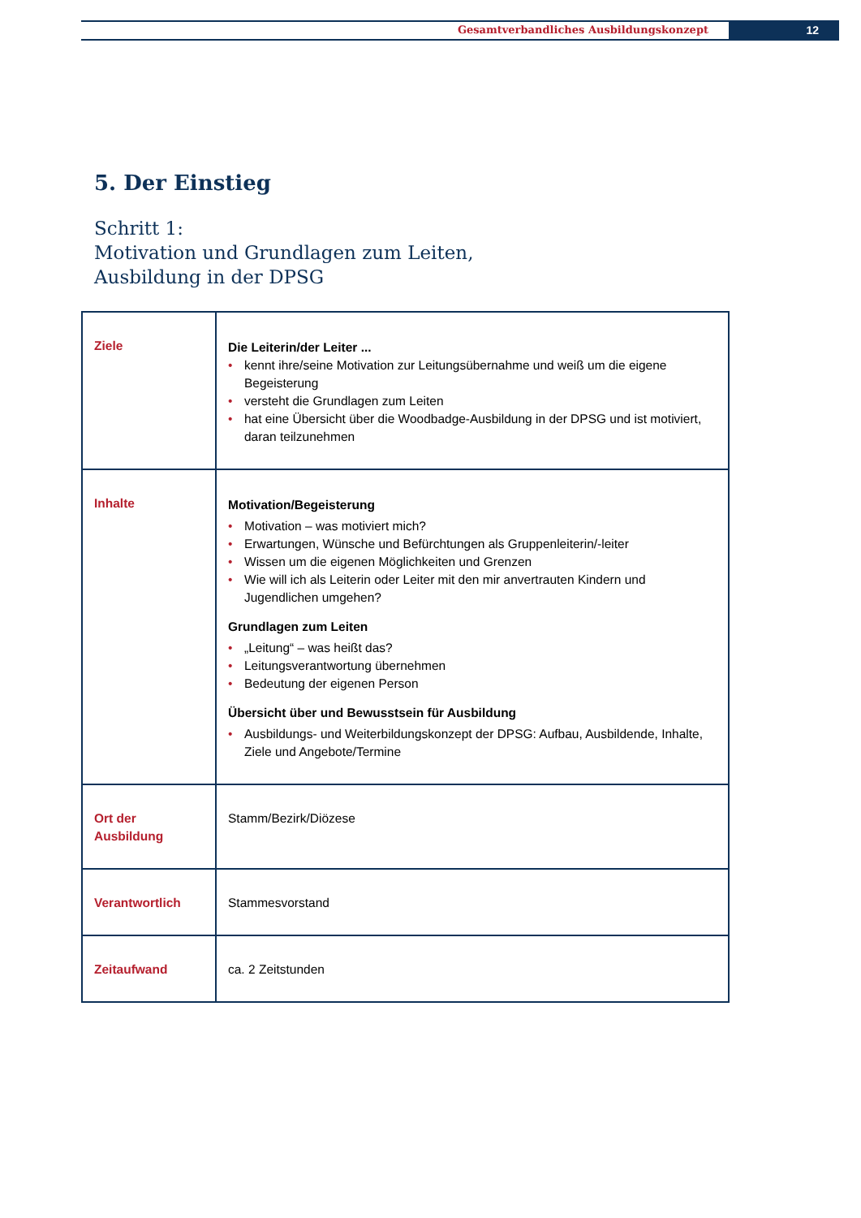Gesamtverbandliches Ausbildungskonzept
12
5. Der Einstieg
Schritt 1:
Motivation und Grundlagen zum Leiten,
Ausbildung in der DPSG
| Ziele | Die Leiterin/der Leiter ... • kennt ihre/seine Motivation zur Leitungsübernahme und weiß um die eigene Begeisterung • versteht die Grundlagen zum Leiten • hat eine Übersicht über die Woodbadge-Ausbildung in der DPSG und ist motiviert, daran teilzunehmen |
| Inhalte | Motivation/Begeisterung • Motivation – was motiviert mich? • Erwartungen, Wünsche und Befürchtungen als Gruppenleiterin/-leiter • Wissen um die eigenen Möglichkeiten und Grenzen • Wie will ich als Leiterin oder Leiter mit den mir anvertrauten Kindern und Jugendlichen umgehen? Grundlagen zum Leiten • „Leitung“ – was heißt das? • Leitungsverantwortung übernehmen • Bedeutung der eigenen Person Übersicht über und Bewusstsein für Ausbildung • Ausbildungs- und Weiterbildungskonzept der DPSG: Aufbau, Ausbildende, Inhalte, Ziele und Angebote/Termine |
| Ort der Ausbildung | Stamm/Bezirk/Diözese |
| Verantwortlich | Stammesvorstand |
| Zeitaufwand | ca. 2 Zeitstunden |